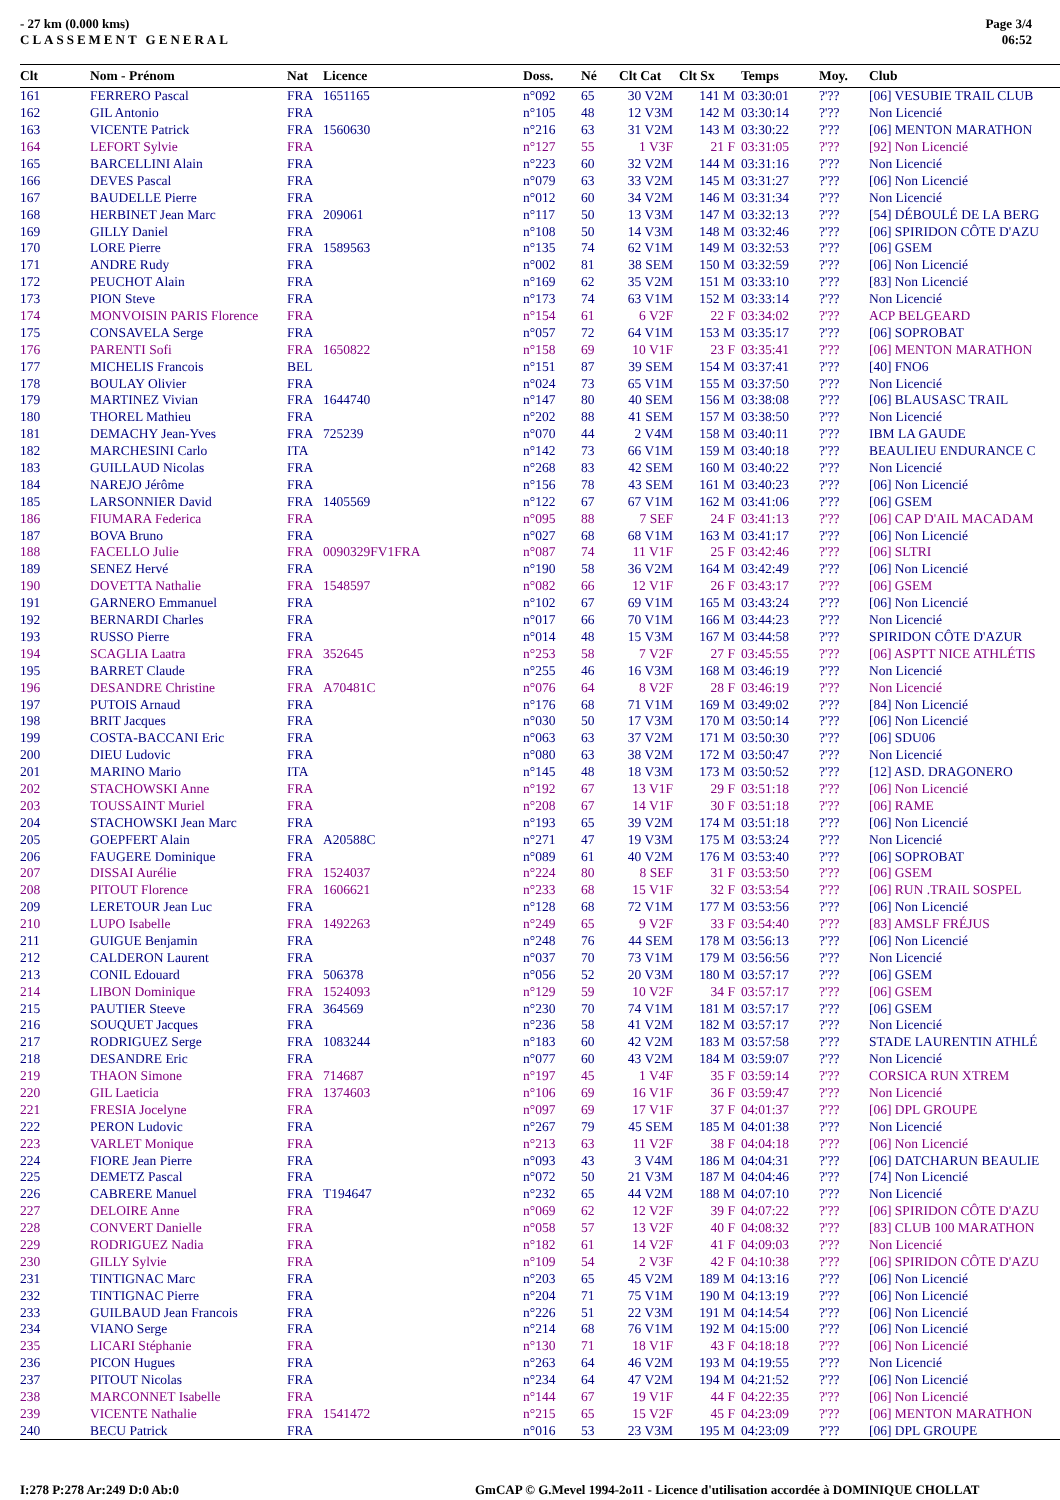- 27 km (0.000 kms)
CLASSEMENT GENERAL
Page 3/4
06:52
| Clt | Nom - Prénom | Nat | Licence | Doss. | Né | Clt Cat | Clt Sx | Temps | Moy. | Club |
| --- | --- | --- | --- | --- | --- | --- | --- | --- | --- | --- |
| 161 | FERRERO Pascal | FRA | 1651165 | n°092 | 65 | 30 V2M | 141 M | 03:30:01 | ?'?? | [06] VESUBIE TRAIL CLUB |
| 162 | GIL Antonio | FRA | | n°105 | 48 | 12 V3M | 142 M | 03:30:14 | ?'?? | Non Licencié |
| 163 | VICENTE Patrick | FRA | 1560630 | n°216 | 63 | 31 V2M | 143 M | 03:30:22 | ?'?? | [06] MENTON MARATHON |
| 164 | LEFORT Sylvie | FRA | | n°127 | 55 | 1 V3F | 21 F | 03:31:05 | ?'?? | [92] Non Licencié |
| 165 | BARCELLINI Alain | FRA | | n°223 | 60 | 32 V2M | 144 M | 03:31:16 | ?'?? | Non Licencié |
| 166 | DEVES Pascal | FRA | | n°079 | 63 | 33 V2M | 145 M | 03:31:27 | ?'?? | [06] Non Licencié |
| 167 | BAUDELLE Pierre | FRA | | n°012 | 60 | 34 V2M | 146 M | 03:31:34 | ?'?? | Non Licencié |
| 168 | HERBINET Jean Marc | FRA | 209061 | n°117 | 50 | 13 V3M | 147 M | 03:32:13 | ?'?? | [54] DÉBOULÉ DE LA BERG |
| 169 | GILLY Daniel | FRA | | n°108 | 50 | 14 V3M | 148 M | 03:32:46 | ?'?? | [06] SPIRIDON CÔTE D'AZU |
| 170 | LORE Pierre | FRA | 1589563 | n°135 | 74 | 62 V1M | 149 M | 03:32:53 | ?'?? | [06] GSEM |
| 171 | ANDRE Rudy | FRA | | n°002 | 81 | 38 SEM | 150 M | 03:32:59 | ?'?? | [06] Non Licencié |
| 172 | PEUCHOT Alain | FRA | | n°169 | 62 | 35 V2M | 151 M | 03:33:10 | ?'?? | [83] Non Licencié |
| 173 | PION Steve | FRA | | n°173 | 74 | 63 V1M | 152 M | 03:33:14 | ?'?? | Non Licencié |
| 174 | MONVOISIN PARIS Florence | FRA | | n°154 | 61 | 6 V2F | 22 F | 03:34:02 | ?'?? | ACP BELGEARD |
| 175 | CONSAVELA Serge | FRA | | n°057 | 72 | 64 V1M | 153 M | 03:35:17 | ?'?? | [06] SOPROBAT |
| 176 | PARENTI Sofi | FRA | 1650822 | n°158 | 69 | 10 V1F | 23 F | 03:35:41 | ?'?? | [06] MENTON MARATHON |
| 177 | MICHELIS Francois | BEL | | n°151 | 87 | 39 SEM | 154 M | 03:37:41 | ?'?? | [40] FNO6 |
| 178 | BOULAY Olivier | FRA | | n°024 | 73 | 65 V1M | 155 M | 03:37:50 | ?'?? | Non Licencié |
| 179 | MARTINEZ Vivian | FRA | 1644740 | n°147 | 80 | 40 SEM | 156 M | 03:38:08 | ?'?? | [06] BLAUSASC TRAIL |
| 180 | THOREL Mathieu | FRA | | n°202 | 88 | 41 SEM | 157 M | 03:38:50 | ?'?? | Non Licencié |
| 181 | DEMACHY Jean-Yves | FRA | 725239 | n°070 | 44 | 2 V4M | 158 M | 03:40:11 | ?'?? | IBM LA GAUDE |
| 182 | MARCHESINI Carlo | ITA | | n°142 | 73 | 66 V1M | 159 M | 03:40:18 | ?'?? | BEAULIEU ENDURANCE C |
| 183 | GUILLAUD Nicolas | FRA | | n°268 | 83 | 42 SEM | 160 M | 03:40:22 | ?'?? | Non Licencié |
| 184 | NAREJO Jérôme | FRA | | n°156 | 78 | 43 SEM | 161 M | 03:40:23 | ?'?? | [06] Non Licencié |
| 185 | LARSONNIER David | FRA | 1405569 | n°122 | 67 | 67 V1M | 162 M | 03:41:06 | ?'?? | [06] GSEM |
| 186 | FIUMARA Federica | FRA | | n°095 | 88 | 7 SEF | 24 F | 03:41:13 | ?'?? | [06] CAP D'AIL MACADAM |
| 187 | BOVA Bruno | FRA | | n°027 | 68 | 68 V1M | 163 M | 03:41:17 | ?'?? | [06] Non Licencié |
| 188 | FACELLO Julie | FRA | 0090329FV1FRA | n°087 | 74 | 11 V1F | 25 F | 03:42:46 | ?'?? | [06] SLTRI |
| 189 | SENEZ Hervé | FRA | | n°190 | 58 | 36 V2M | 164 M | 03:42:49 | ?'?? | [06] Non Licencié |
| 190 | DOVETTA Nathalie | FRA | 1548597 | n°082 | 66 | 12 V1F | 26 F | 03:43:17 | ?'?? | [06] GSEM |
| 191 | GARNERO Emmanuel | FRA | | n°102 | 67 | 69 V1M | 165 M | 03:43:24 | ?'?? | [06] Non Licencié |
| 192 | BERNARDI Charles | FRA | | n°017 | 66 | 70 V1M | 166 M | 03:44:23 | ?'?? | Non Licencié |
| 193 | RUSSO Pierre | FRA | | n°014 | 48 | 15 V3M | 167 M | 03:44:58 | ?'?? | SPIRIDON CÔTE D'AZUR |
| 194 | SCAGLIA Laatra | FRA | 352645 | n°253 | 58 | 7 V2F | 27 F | 03:45:55 | ?'?? | [06] ASPTT NICE ATHLÉTIS |
| 195 | BARRET Claude | FRA | | n°255 | 46 | 16 V3M | 168 M | 03:46:19 | ?'?? | Non Licencié |
| 196 | DESANDRE Christine | FRA | A70481C | n°076 | 64 | 8 V2F | 28 F | 03:46:19 | ?'?? | Non Licencié |
| 197 | PUTOIS Arnaud | FRA | | n°176 | 68 | 71 V1M | 169 M | 03:49:02 | ?'?? | [84] Non Licencié |
| 198 | BRIT Jacques | FRA | | n°030 | 50 | 17 V3M | 170 M | 03:50:14 | ?'?? | [06] Non Licencié |
| 199 | COSTA-BACCANI Eric | FRA | | n°063 | 63 | 37 V2M | 171 M | 03:50:30 | ?'?? | [06] SDU06 |
| 200 | DIEU Ludovic | FRA | | n°080 | 63 | 38 V2M | 172 M | 03:50:47 | ?'?? | Non Licencié |
| 201 | MARINO Mario | ITA | | n°145 | 48 | 18 V3M | 173 M | 03:50:52 | ?'?? | [12] ASD. DRAGONERO |
| 202 | STACHOWSKI Anne | FRA | | n°192 | 67 | 13 V1F | 29 F | 03:51:18 | ?'?? | [06] Non Licencié |
| 203 | TOUSSAINT Muriel | FRA | | n°208 | 67 | 14 V1F | 30 F | 03:51:18 | ?'?? | [06] RAME |
| 204 | STACHOWSKI Jean Marc | FRA | | n°193 | 65 | 39 V2M | 174 M | 03:51:18 | ?'?? | [06] Non Licencié |
| 205 | GOEPFERT Alain | FRA | A20588C | n°271 | 47 | 19 V3M | 175 M | 03:53:24 | ?'?? | Non Licencié |
| 206 | FAUGERE Dominique | FRA | | n°089 | 61 | 40 V2M | 176 M | 03:53:40 | ?'?? | [06] SOPROBAT |
| 207 | DISSAI Aurélie | FRA | 1524037 | n°224 | 80 | 8 SEF | 31 F | 03:53:50 | ?'?? | [06] GSEM |
| 208 | PITOUT Florence | FRA | 1606621 | n°233 | 68 | 15 V1F | 32 F | 03:53:54 | ?'?? | [06] RUN .TRAIL SOSPEL |
| 209 | LERETOUR Jean Luc | FRA | | n°128 | 68 | 72 V1M | 177 M | 03:53:56 | ?'?? | [06] Non Licencié |
| 210 | LUPO Isabelle | FRA | 1492263 | n°249 | 65 | 9 V2F | 33 F | 03:54:40 | ?'?? | [83] AMSLF FRÉJUS |
| 211 | GUIGUE Benjamin | FRA | | n°248 | 76 | 44 SEM | 178 M | 03:56:13 | ?'?? | [06] Non Licencié |
| 212 | CALDERON Laurent | FRA | | n°037 | 70 | 73 V1M | 179 M | 03:56:56 | ?'?? | Non Licencié |
| 213 | CONIL Edouard | FRA | 506378 | n°056 | 52 | 20 V3M | 180 M | 03:57:17 | ?'?? | [06] GSEM |
| 214 | LIBON Dominique | FRA | 1524093 | n°129 | 59 | 10 V2F | 34 F | 03:57:17 | ?'?? | [06] GSEM |
| 215 | PAUTIER Steeve | FRA | 364569 | n°230 | 70 | 74 V1M | 181 M | 03:57:17 | ?'?? | [06] GSEM |
| 216 | SOUQUET Jacques | FRA | | n°236 | 58 | 41 V2M | 182 M | 03:57:17 | ?'?? | Non Licencié |
| 217 | RODRIGUEZ Serge | FRA | 1083244 | n°183 | 60 | 42 V2M | 183 M | 03:57:58 | ?'?? | STADE LAURENTIN ATHLÉ |
| 218 | DESANDRE Eric | FRA | | n°077 | 60 | 43 V2M | 184 M | 03:59:07 | ?'?? | Non Licencié |
| 219 | THAON Simone | FRA | 714687 | n°197 | 45 | 1 V4F | 35 F | 03:59:14 | ?'?? | CORSICA RUN XTREM |
| 220 | GIL Laeticia | FRA | 1374603 | n°106 | 69 | 16 V1F | 36 F | 03:59:47 | ?'?? | Non Licencié |
| 221 | FRESIA Jocelyne | FRA | | n°097 | 69 | 17 V1F | 37 F | 04:01:37 | ?'?? | [06] DPL GROUPE |
| 222 | PERON Ludovic | FRA | | n°267 | 79 | 45 SEM | 185 M | 04:01:38 | ?'?? | Non Licencié |
| 223 | VARLET Monique | FRA | | n°213 | 63 | 11 V2F | 38 F | 04:04:18 | ?'?? | [06] Non Licencié |
| 224 | FIORE Jean Pierre | FRA | | n°093 | 43 | 3 V4M | 186 M | 04:04:31 | ?'?? | [06] DATCHARUN BEAULIE |
| 225 | DEMETZ Pascal | FRA | | n°072 | 50 | 21 V3M | 187 M | 04:04:46 | ?'?? | [74] Non Licencié |
| 226 | CABRERE Manuel | FRA | T194647 | n°232 | 65 | 44 V2M | 188 M | 04:07:10 | ?'?? | Non Licencié |
| 227 | DELOIRE Anne | FRA | | n°069 | 62 | 12 V2F | 39 F | 04:07:22 | ?'?? | [06] SPIRIDON CÔTE D'AZU |
| 228 | CONVERT Danielle | FRA | | n°058 | 57 | 13 V2F | 40 F | 04:08:32 | ?'?? | [83] CLUB 100 MARATHON |
| 229 | RODRIGUEZ Nadia | FRA | | n°182 | 61 | 14 V2F | 41 F | 04:09:03 | ?'?? | Non Licencié |
| 230 | GILLY Sylvie | FRA | | n°109 | 54 | 2 V3F | 42 F | 04:10:38 | ?'?? | [06] SPIRIDON CÔTE D'AZU |
| 231 | TINTIGNAC Marc | FRA | | n°203 | 65 | 45 V2M | 189 M | 04:13:16 | ?'?? | [06] Non Licencié |
| 232 | TINTIGNAC Pierre | FRA | | n°204 | 71 | 75 V1M | 190 M | 04:13:19 | ?'?? | [06] Non Licencié |
| 233 | GUILBAUD Jean Francois | FRA | | n°226 | 51 | 22 V3M | 191 M | 04:14:54 | ?'?? | [06] Non Licencié |
| 234 | VIANO Serge | FRA | | n°214 | 68 | 76 V1M | 192 M | 04:15:00 | ?'?? | [06] Non Licencié |
| 235 | LICARI Stéphanie | FRA | | n°130 | 71 | 18 V1F | 43 F | 04:18:18 | ?'?? | [06] Non Licencié |
| 236 | PICON Hugues | FRA | | n°263 | 64 | 46 V2M | 193 M | 04:19:55 | ?'?? | Non Licencié |
| 237 | PITOUT Nicolas | FRA | | n°234 | 64 | 47 V2M | 194 M | 04:21:52 | ?'?? | [06] Non Licencié |
| 238 | MARCONNET Isabelle | FRA | | n°144 | 67 | 19 V1F | 44 F | 04:22:35 | ?'?? | [06] Non Licencié |
| 239 | VICENTE Nathalie | FRA | 1541472 | n°215 | 65 | 15 V2F | 45 F | 04:23:09 | ?'?? | [06] MENTON MARATHON |
| 240 | BECU Patrick | FRA | | n°016 | 53 | 23 V3M | 195 M | 04:23:09 | ?'?? | [06] DPL GROUPE |
I:278 P:278 Ar:249 D:0 Ab:0 GmCAP © G.Mevel 1994-2o11 - Licence d'utilisation accordée à DOMINIQUE CHOLLAT